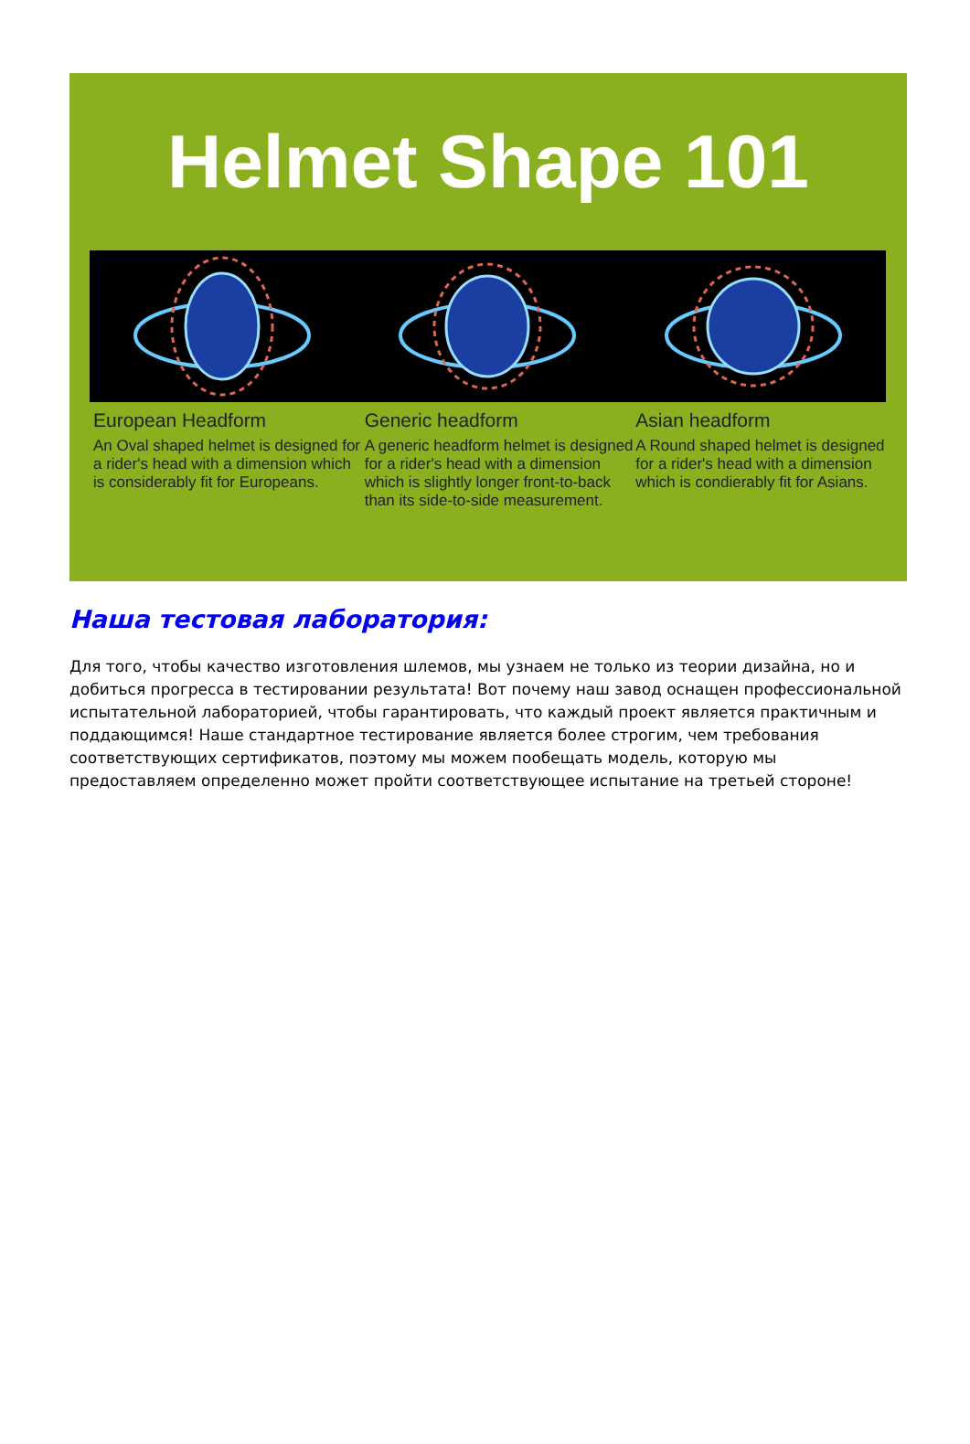Helmet Shape 101
European Headform
An Oval shaped helmet is designed for a rider's head with a dimension which is considerably fit for Europeans.
Generic headform
A generic headform helmet is designed for a rider's head with a dimension which is slightly longer front-to-back than its side-to-side measurement.
Asian headform
A Round shaped helmet is designed for a rider's head with a dimension which is condierably fit for Asians.
Наша тестовая лаборатория:
Для того, чтобы качество изготовления шлемов, мы узнаем не только из теории дизайна, но и добиться прогресса в тестировании результата! Вот почему наш завод оснащен профессиональной испытательной лабораторией, чтобы гарантировать, что каждый проект является практичным и поддающимся! Наше стандартное тестирование является более строгим, чем требования соответствующих сертификатов, поэтому мы можем пообещать модель, которую мы предоставляем определенно может пройти соответствующее испытание на третьей стороне!